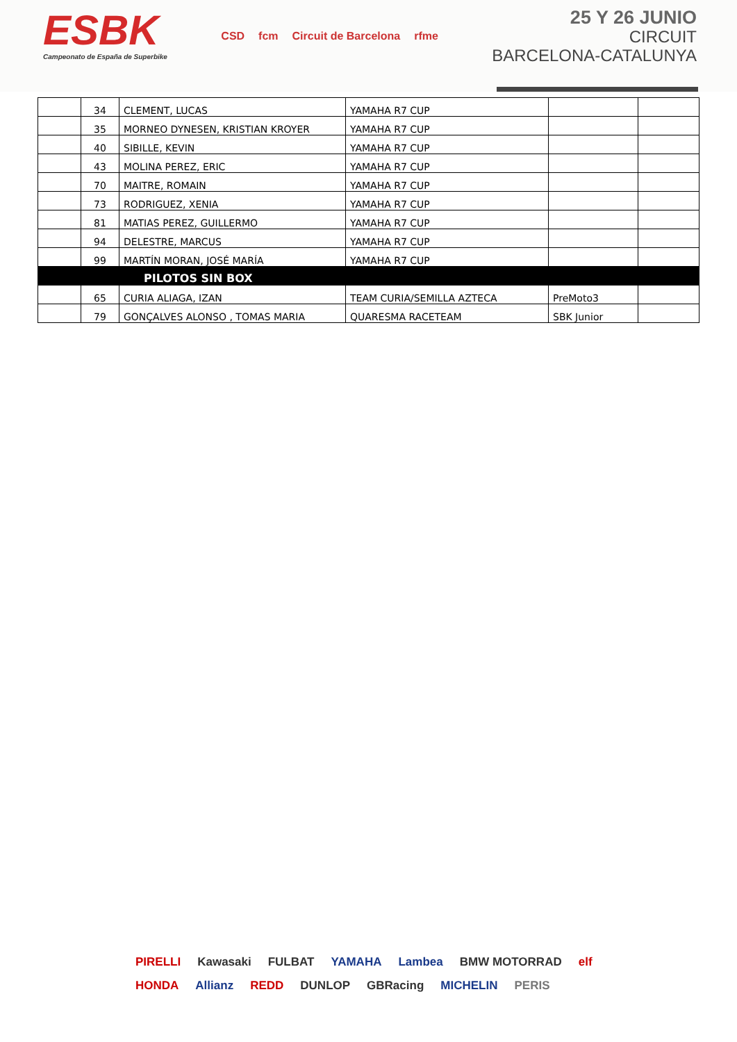ESBK
Campeonato de España de Superbike
CSD fcm Circuit de Barcelona rfme
25 Y 26 JUNIO
CIRCUIT
BARCELONA-CATALUNYA
| | 34 | CLEMENT, LUCAS | YAMAHA R7 CUP | | |
| | 35 | MORNEO DYNESEN, KRISTIAN KROYER | YAMAHA R7 CUP | | |
| | 40 | SIBILLE, KEVIN | YAMAHA R7 CUP | | |
| | 43 | MOLINA PEREZ, ERIC | YAMAHA R7 CUP | | |
| | 70 | MAITRE, ROMAIN | YAMAHA R7 CUP | | |
| | 73 | RODRIGUEZ, XENIA | YAMAHA R7 CUP | | |
| | 81 | MATIAS PEREZ, GUILLERMO | YAMAHA R7 CUP | | |
| | 94 | DELESTRE, MARCUS | YAMAHA R7 CUP | | |
| | 99 | MARTÍN MORAN, JOSÉ MARÍA | YAMAHA R7 CUP | | |
| | PILOTOS SIN BOX | | | | |
| | 65 | CURIA ALIAGA, IZAN | TEAM CURIA/SEMILLA AZTECA | PreMoto3 | |
| | 79 | GONÇALVES ALONSO , TOMAS MARIA | QUARESMA RACETEAM | SBK Junior | |
PIRELLI Kawasaki FULBAT YAMAHA Lambea BMW MOTORRAD elf HONDA Allianz REDD DUNLOP GBRacing MICHELIN PERIS